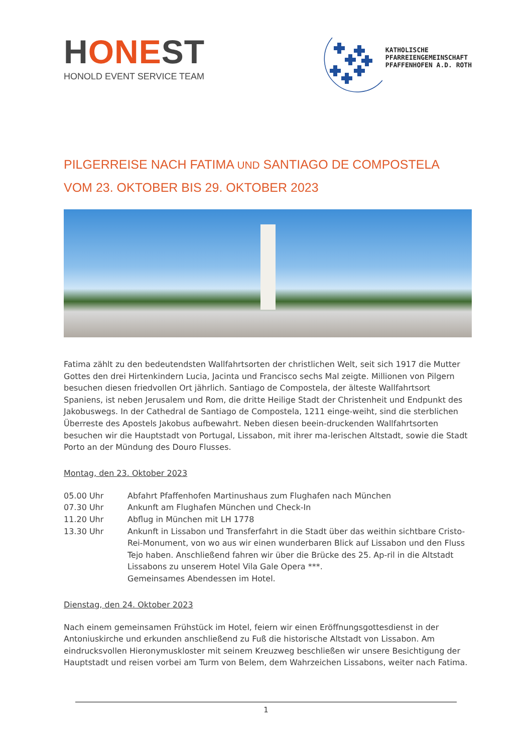HONEST
HONOLD EVENT SERVICE TEAM
KATHOLISCHE
PFARREIENGEMEINSCHAFT
PFAFFENHOFEN A.D. ROTH
PILGERREISE NACH FATIMA UND SANTIAGO DE COMPOSTELA
VOM 23. OKTOBER BIS 29. OKTOBER 2023
Fatima zählt zu den bedeutendsten Wallfahrtsorten der christlichen Welt, seit sich 1917 die Mutter Gottes den drei Hirtenkindern Lucia, Jacinta und Francisco sechs Mal zeigte. Millionen von Pilgern besuchen diesen friedvollen Ort jährlich. Santiago de Compostela, der älteste Wallfahrtsort Spaniens, ist neben Jerusalem und Rom, die dritte Heilige Stadt der Christenheit und Endpunkt des Jakobuswegs. In der Cathedral de Santiago de Compostela, 1211 einge-weiht, sind die sterblichen Überreste des Apostels Jakobus aufbewahrt. Neben diesen beein-druckenden Wallfahrtsorten besuchen wir die Hauptstadt von Portugal, Lissabon, mit ihrer ma-lerischen Altstadt, sowie die Stadt Porto an der Mündung des Douro Flusses.
Montag, den 23. Oktober 2023
05.00 Uhr Abfahrt Pfaffenhofen Martinushaus zum Flughafen nach München
07.30 Uhr Ankunft am Flughafen München und Check-In
11.20 Uhr Abflug in München mit LH 1778
13.30 Uhr Ankunft in Lissabon und Transferfahrt in die Stadt über das weithin sichtbare Cristo-Rei-Monument, von wo aus wir einen wunderbaren Blick auf Lissabon und den Fluss Tejo haben. Anschließend fahren wir über die Brücke des 25. Ap-ril in die Altstadt Lissabons zu unserem Hotel Vila Gale Opera ***.
Gemeinsames Abendessen im Hotel.
Dienstag, den 24. Oktober 2023
Nach einem gemeinsamen Frühstück im Hotel, feiern wir einen Eröffnungsgottesdienst in der Antoniuskirche und erkunden anschließend zu Fuß die historische Altstadt von Lissabon. Am eindrucksvollen Hieronymuskloster mit seinem Kreuzweg beschließen wir unsere Besichtigung der Hauptstadt und reisen vorbei am Turm von Belem, dem Wahrzeichen Lissabons, weiter nach Fatima.
1